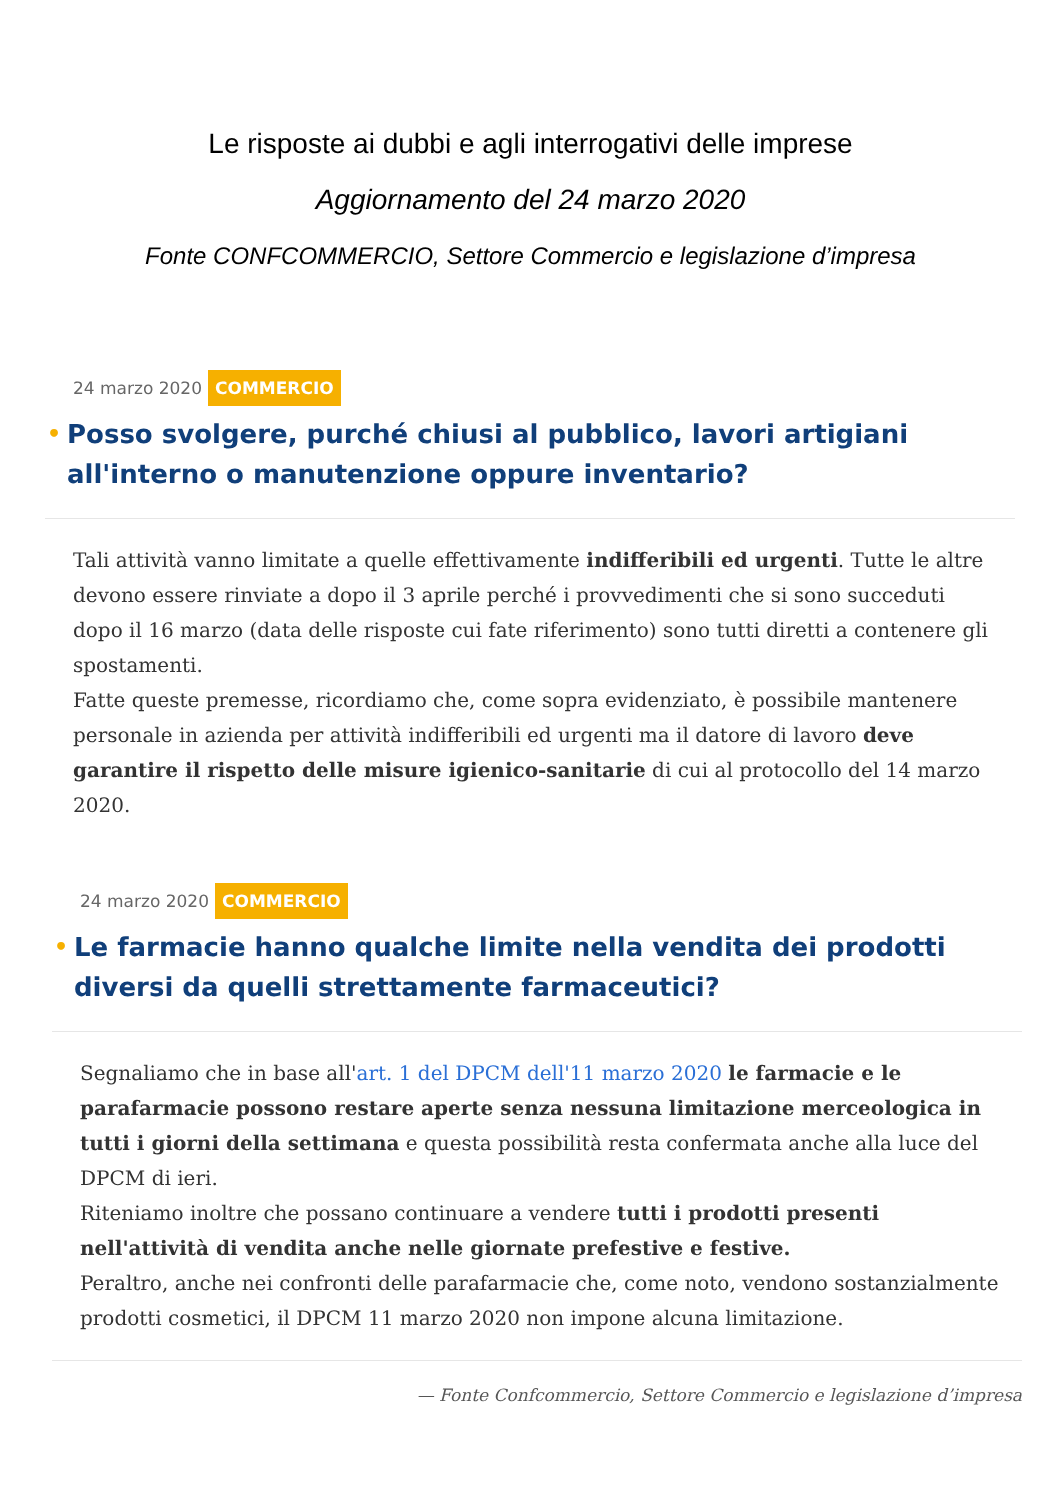Le risposte ai dubbi e agli interrogativi delle imprese
Aggiornamento del 24 marzo 2020
Fonte CONFCOMMERCIO, Settore Commercio e legislazione d’impresa
24 marzo 2020 COMMERCIO
• Posso svolgere, purché chiusi al pubblico, lavori artigiani all'interno o manutenzione oppure inventario?
Tali attività vanno limitate a quelle effettivamente indifferibili ed urgenti. Tutte le altre devono essere rinviate a dopo il 3 aprile perché i provvedimenti che si sono succeduti dopo il 16 marzo (data delle risposte cui fate riferimento) sono tutti diretti a contenere gli spostamenti.
Fatte queste premesse, ricordiamo che, come sopra evidenziato, è possibile mantenere personale in azienda per attività indifferibili ed urgenti ma il datore di lavoro deve garantire il rispetto delle misure igienico-sanitarie di cui al protocollo del 14 marzo 2020.
24 marzo 2020 COMMERCIO
• Le farmacie hanno qualche limite nella vendita dei prodotti diversi da quelli strettamente farmaceutici?
Segnaliamo che in base all'art. 1 del DPCM dell'11 marzo 2020 le farmacie e le parafarmacie possono restare aperte senza nessuna limitazione merceologica in tutti i giorni della settimana e questa possibilità resta confermata anche alla luce del DPCM di ieri.
Riteniamo inoltre che possano continuare a vendere tutti i prodotti presenti nell'attività di vendita anche nelle giornate prefestive e festive.
Peraltro, anche nei confronti delle parafarmacie che, come noto, vendono sostanzialmente prodotti cosmetici, il DPCM 11 marzo 2020 non impone alcuna limitazione.
— Fonte Confcommercio, Settore Commercio e legislazione d’impresa